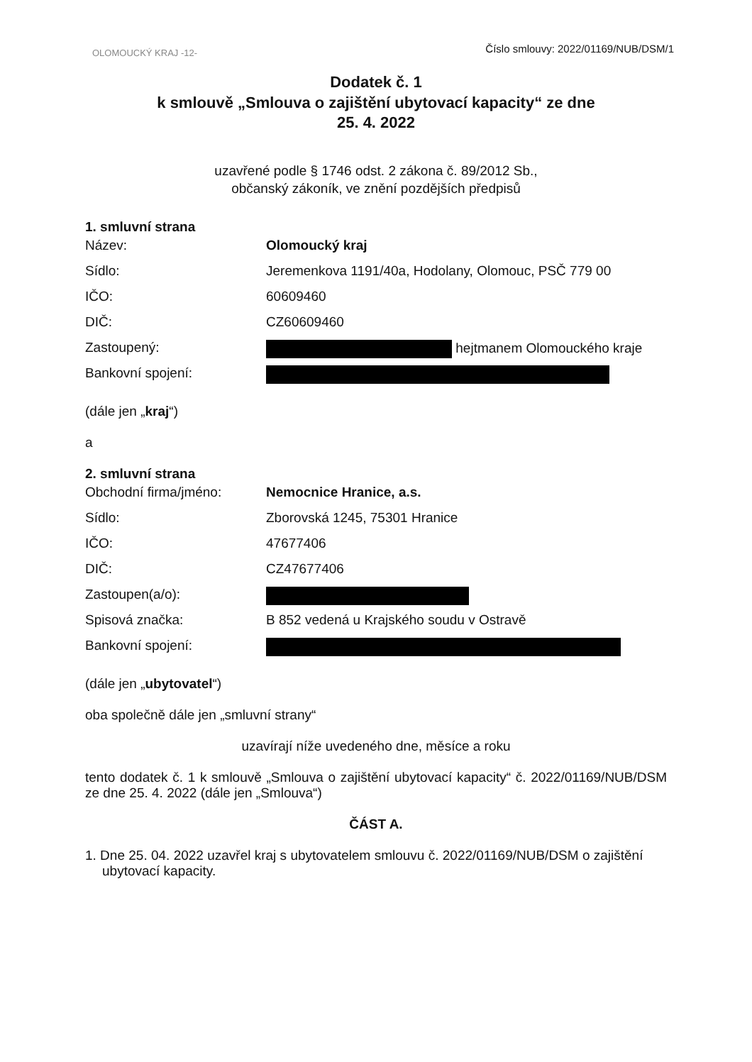Číslo smlouvy: 2022/01169/NUB/DSM/1
OLOMOUCKÝ KRAJ -12-
Dodatek č. 1
k smlouvě „Smlouva o zajištění ubytovací kapacity“ ze dne
25. 4. 2022
uzavřené podle § 1746 odst. 2 zákona č. 89/2012 Sb.,
občanský zákoník, ve znění pozdějších předpisů
1. smluvní strana
| Název: | Olomoucký kraj |
| Sídlo: | Jeremenkova 1191/40a, Hodolany, Olomouc, PSČ 779 00 |
| IČO: | 60609460 |
| DIČ: | CZ60609460 |
| Zastoupený: | hejtmanem Olomouckého kraje |
| Bankovní spojení: | |
(dále jen „kraj“)
a
2. smluvní strana
| Obchodní firma/jméno: | Nemocnice Hranice, a.s. |
| Sídlo: | Zborovská 1245, 75301 Hranice |
| IČO: | 47677406 |
| DIČ: | CZ47677406 |
| Zastoupen(a/o): | |
| Spisová značka: | B 852 vedená u Krajského soudu v Ostravě |
| Bankovní spojení: | |
(dále jen „ubytovatel“)
oba společně dále jen „smluvní strany“
uzavírají níže uvedeného dne, měsíce a roku
tento dodatek č. 1 k smlouvě „Smlouva o zajištění ubytovací kapacity“ č. 2022/01169/NUB/DSM ze dne 25. 4. 2022 (dále jen „Smlouva“)
ČÁST A.
1. Dne 25. 04. 2022 uzavřel kraj s ubytovatelem smlouvu č. 2022/01169/NUB/DSM o zajištění ubytovací kapacity.